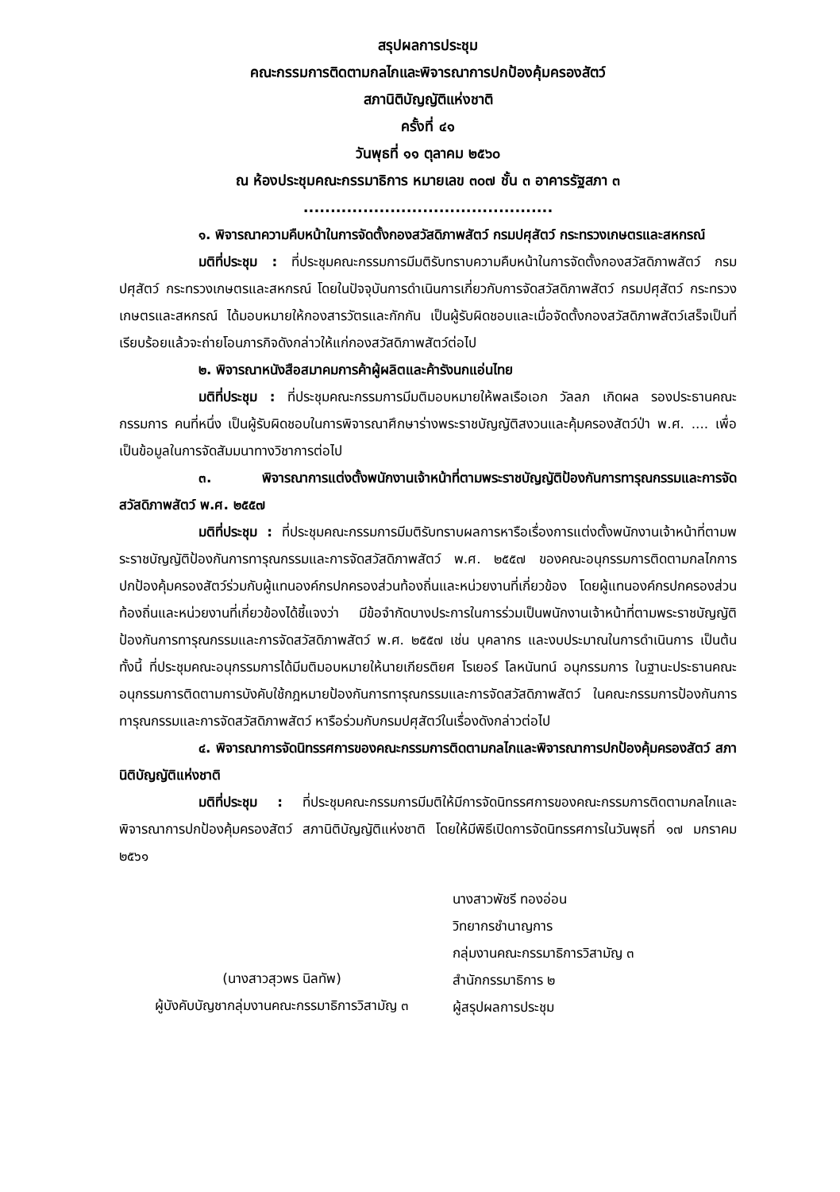สรุปผลการประชุม
คณะกรรมการติดตามกลไกและพิจารณาการปกป้องคุ้มครองสัตว์
สภานิติบัญญัติแห่งชาติ
ครั้งที่ ๔๑
วันพุธที่ ๑๑ ตุลาคม ๒๕๖๐
ณ ห้องประชุมคณะกรรมาธิการ หมายเลข ๓๐๗ ชั้น ๓ อาคารรัฐสภา ๓
..............................................
๑. พิจารณาความคืบหน้าในการจัดตั้งกองสวัสดิภาพสัตว์ กรมปศุสัตว์ กระทรวงเกษตรและสหกรณ์
มติที่ประชุม : ที่ประชุมคณะกรรมการมีมติรับทราบความคืบหน้าในการจัดตั้งกองสวัสดิภาพสัตว์ กรมปศุสัตว์ กระทรวงเกษตรและสหกรณ์ โดยในปัจจุบันการดำเนินการเกี่ยวกับการจัดสวัสดิภาพสัตว์ กรมปศุสัตว์ กระทรวงเกษตรและสหกรณ์ ได้มอบหมายให้กองสารวัตรและกักกัน เป็นผู้รับผิดชอบและเมื่อจัดตั้งกองสวัสดิภาพสัตว์เสร็จเป็นที่เรียบร้อยแล้วจะถ่ายโอนภารกิจดังกล่าวให้แก่กองสวัสดิภาพสัตว์ต่อไป
๒. พิจารณาหนังสือสมาคมการค้าผู้ผลิตและค้ารังนกแอ่นไทย
มติที่ประชุม : ที่ประชุมคณะกรรมการมีมติมอบหมายให้พลเรือเอก วัลลภ เกิดผล รองประธานคณะกรรมการ คนที่หนึ่ง เป็นผู้รับผิดชอบในการพิจารณาศึกษาร่างพระราชบัญญัติสงวนและคุ้มครองสัตว์ป่า พ.ศ. .... เพื่อเป็นข้อมูลในการจัดสัมมนาทางวิชาการต่อไป
๓. พิจารณาการแต่งตั้งพนักงานเจ้าหน้าที่ตามพระราชบัญญัติป้องกันการทารุณกรรมและการจัดสวัสดิภาพสัตว์ พ.ศ. ๒๕๕๗
มติที่ประชุม : ที่ประชุมคณะกรรมการมีมติรับทราบผลการหารือเรื่องการแต่งตั้งพนักงานเจ้าหน้าที่ตามพระราชบัญญัติป้องกันการทารุณกรรมและการจัดสวัสดิภาพสัตว์ พ.ศ. ๒๕๕๗ ของคณะอนุกรรมการติดตามกลไกการปกป้องคุ้มครองสัตว์ร่วมกับผู้แทนองค์กรปกครองส่วนท้องถิ่นและหน่วยงานที่เกี่ยวข้อง โดยผู้แทนองค์กรปกครองส่วนท้องถิ่นและหน่วยงานที่เกี่ยวข้องได้ชี้แจงว่า มีข้อจำกัดบางประการในการร่วมเป็นพนักงานเจ้าหน้าที่ตามพระราชบัญญัติป้องกันการทารุณกรรมและการจัดสวัสดิภาพสัตว์ พ.ศ. ๒๕๕๗ เช่น บุคลากร และงบประมาณในการดำเนินการ เป็นต้น ทั้งนี้ ที่ประชุมคณะอนุกรรมการได้มีมติมอบหมายให้นายเกียรติยศ โรเยอร์ โลหนันทน์ อนุกรรมการ ในฐานะประธานคณะอนุกรรมการติดตามการบังคับใช้กฎหมายป้องกันการทารุณกรรมและการจัดสวัสดิภาพสัตว์ ในคณะกรรมการป้องกันการทารุณกรรมและการจัดสวัสดิภาพสัตว์ หารือร่วมกับกรมปศุสัตว์ในเรื่องดังกล่าวต่อไป
๔. พิจารณาการจัดนิทรรศการของคณะกรรมการติดตามกลไกและพิจารณาการปกป้องคุ้มครองสัตว์ สภานิติบัญญัติแห่งชาติ
มติที่ประชุม : ที่ประชุมคณะกรรมการมีมติให้มีการจัดนิทรรศการของคณะกรรมการติดตามกลไกและพิจารณาการปกป้องคุ้มครองสัตว์ สภานิติบัญญัติแห่งชาติ โดยให้มีพิธีเปิดการจัดนิทรรศการในวันพุธที่ ๑๗ มกราคม ๒๕๖๑
(นางสาวสุวพร นิลทัพ)
ผู้บังคับบัญชากลุ่มงานคณะกรรมาธิการวิสามัญ ๓
นางสาวพัชรี ทองอ่อน
วิทยากรชำนาญการ
กลุ่มงานคณะกรรมาธิการวิสามัญ ๓
สำนักกรรมาธิการ ๒
ผู้สรุปผลการประชุม